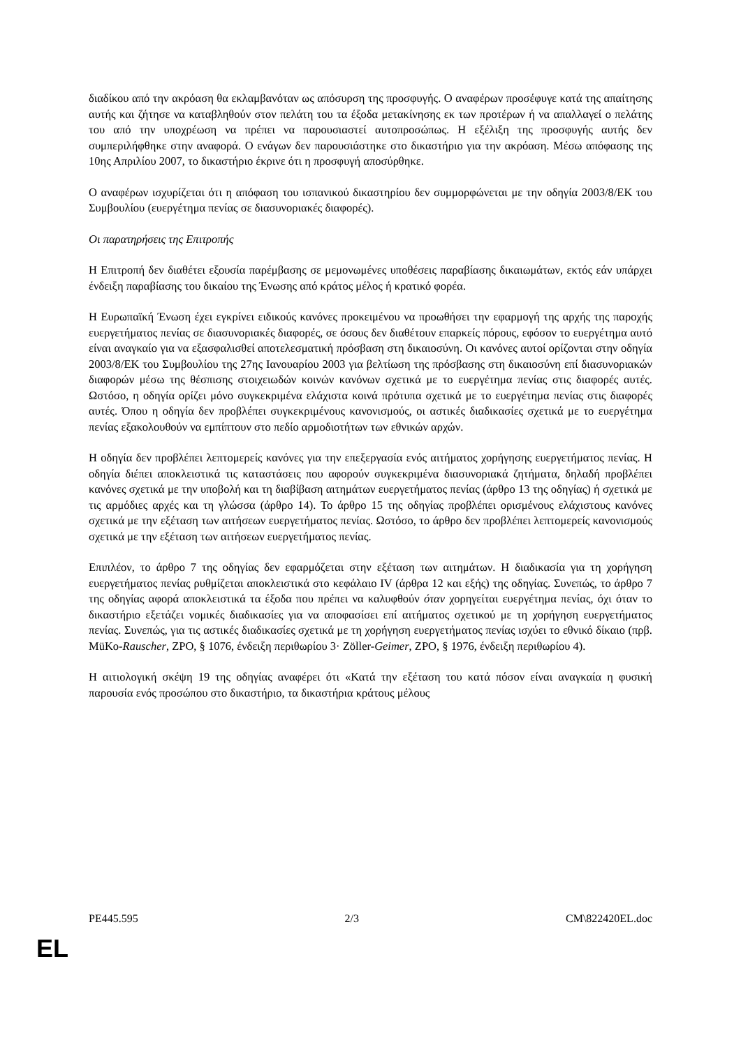διαδίκου από την ακρόαση θα εκλαμβανόταν ως απόσυρση της προσφυγής. Ο αναφέρων προσέφυγε κατά της απαίτησης αυτής και ζήτησε να καταβληθούν στον πελάτη του τα έξοδα μετακίνησης εκ των προτέρων ή να απαλλαγεί ο πελάτης του από την υποχρέωση να πρέπει να παρουσιαστεί αυτοπροσώπως. Η εξέλιξη της προσφυγής αυτής δεν συμπεριλήφθηκε στην αναφορά. Ο ενάγων δεν παρουσιάστηκε στο δικαστήριο για την ακρόαση. Μέσω απόφασης της 10ης Απριλίου 2007, το δικαστήριο έκρινε ότι η προσφυγή αποσύρθηκε.
Ο αναφέρων ισχυρίζεται ότι η απόφαση του ισπανικού δικαστηρίου δεν συμμορφώνεται με την οδηγία 2003/8/ΕΚ του Συμβουλίου (ευεργέτημα πενίας σε διασυνοριακές διαφορές).
Οι παρατηρήσεις της Επιτροπής
Η Επιτροπή δεν διαθέτει εξουσία παρέμβασης σε μεμονωμένες υποθέσεις παραβίασης δικαιωμάτων, εκτός εάν υπάρχει ένδειξη παραβίασης του δικαίου της Ένωσης από κράτος μέλος ή κρατικό φορέα.
Η Ευρωπαϊκή Ένωση έχει εγκρίνει ειδικούς κανόνες προκειμένου να προωθήσει την εφαρμογή της αρχής της παροχής ευεργετήματος πενίας σε διασυνοριακές διαφορές, σε όσους δεν διαθέτουν επαρκείς πόρους, εφόσον το ευεργέτημα αυτό είναι αναγκαίο για να εξασφαλισθεί αποτελεσματική πρόσβαση στη δικαιοσύνη. Οι κανόνες αυτοί ορίζονται στην οδηγία 2003/8/ΕΚ του Συμβουλίου της 27ης Ιανουαρίου 2003 για βελτίωση της πρόσβασης στη δικαιοσύνη επί διασυνοριακών διαφορών μέσω της θέσπισης στοιχειωδών κοινών κανόνων σχετικά με το ευεργέτημα πενίας στις διαφορές αυτές. Ωστόσο, η οδηγία ορίζει μόνο συγκεκριμένα ελάχιστα κοινά πρότυπα σχετικά με το ευεργέτημα πενίας στις διαφορές αυτές. Όπου η οδηγία δεν προβλέπει συγκεκριμένους κανονισμούς, οι αστικές διαδικασίες σχετικά με το ευεργέτημα πενίας εξακολουθούν να εμπίπτουν στο πεδίο αρμοδιοτήτων των εθνικών αρχών.
Η οδηγία δεν προβλέπει λεπτομερείς κανόνες για την επεξεργασία ενός αιτήματος χορήγησης ευεργετήματος πενίας. Η οδηγία διέπει αποκλειστικά τις καταστάσεις που αφορούν συγκεκριμένα διασυνοριακά ζητήματα, δηλαδή προβλέπει κανόνες σχετικά με την υποβολή και τη διαβίβαση αιτημάτων ευεργετήματος πενίας (άρθρο 13 της οδηγίας) ή σχετικά με τις αρμόδιες αρχές και τη γλώσσα (άρθρο 14). Το άρθρο 15 της οδηγίας προβλέπει ορισμένους ελάχιστους κανόνες σχετικά με την εξέταση των αιτήσεων ευεργετήματος πενίας. Ωστόσο, το άρθρο δεν προβλέπει λεπτομερείς κανονισμούς σχετικά με την εξέταση των αιτήσεων ευεργετήματος πενίας.
Επιπλέον, το άρθρο 7 της οδηγίας δεν εφαρμόζεται στην εξέταση των αιτημάτων. Η διαδικασία για τη χορήγηση ευεργετήματος πενίας ρυθμίζεται αποκλειστικά στο κεφάλαιο IV (άρθρα 12 και εξής) της οδηγίας. Συνεπώς, το άρθρο 7 της οδηγίας αφορά αποκλειστικά τα έξοδα που πρέπει να καλυφθούν όταν χορηγείται ευεργέτημα πενίας, όχι όταν το δικαστήριο εξετάζει νομικές διαδικασίες για να αποφασίσει επί αιτήματος σχετικού με τη χορήγηση ευεργετήματος πενίας. Συνεπώς, για τις αστικές διαδικασίες σχετικά με τη χορήγηση ευεργετήματος πενίας ισχύει το εθνικό δίκαιο (πρβ. MüKo-Rauscher, ZPO, § 1076, ένδειξη περιθωρίου 3· Zöller-Geimer, ZPO, § 1976, ένδειξη περιθωρίου 4).
Η αιτιολογική σκέψη 19 της οδηγίας αναφέρει ότι «Κατά την εξέταση του κατά πόσον είναι αναγκαία η φυσική παρουσία ενός προσώπου στο δικαστήριο, τα δικαστήρια κράτους μέλους
PE445.595 2/3 CM\822420EL.doc
EL